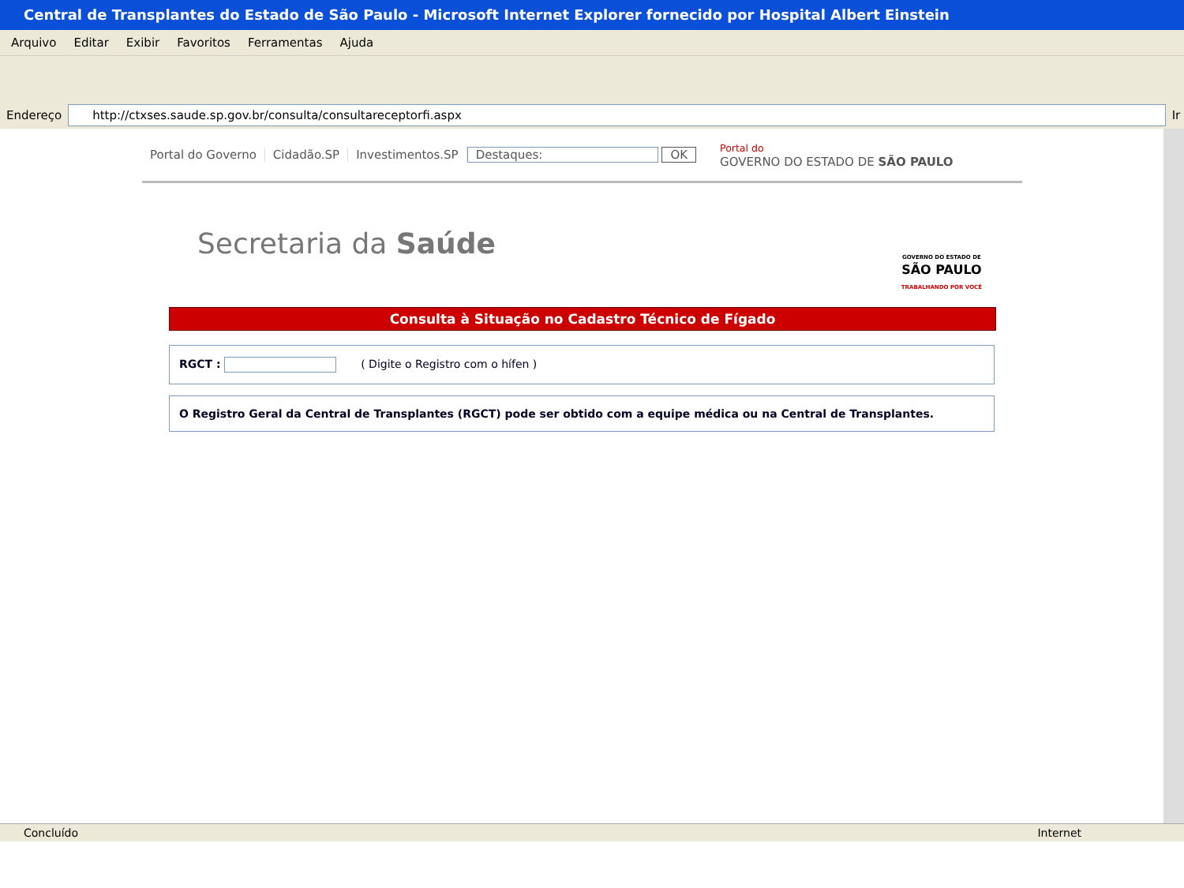Central de Transplantes do Estado de São Paulo - Microsoft Internet Explorer fornecido por Hospital Albert Einstein
Arquivo Editar Exibir Favoritos Ferramentas Ajuda
Endereço
http://ctxses.saude.sp.gov.br/consulta/consultareceptorfi.aspx
Ir
Portal do Governo Cidadão.SP Investimentos.SP Destaques: OK Portal do
GOVERNO DO ESTADO DE SÃO PAULO
GOVERNO DO ESTADO DE
SÃO PAULO
TRABALHANDO POR VOCÊ
Secretaria da Saúde
Consulta à Situação no Cadastro Técnico de Fígado
RGCT : ( Digite o Registro com o hífen )
O Registro Geral da Central de Transplantes (RGCT) pode ser obtido com a equipe médica ou na Central de Transplantes.
Concluído Internet